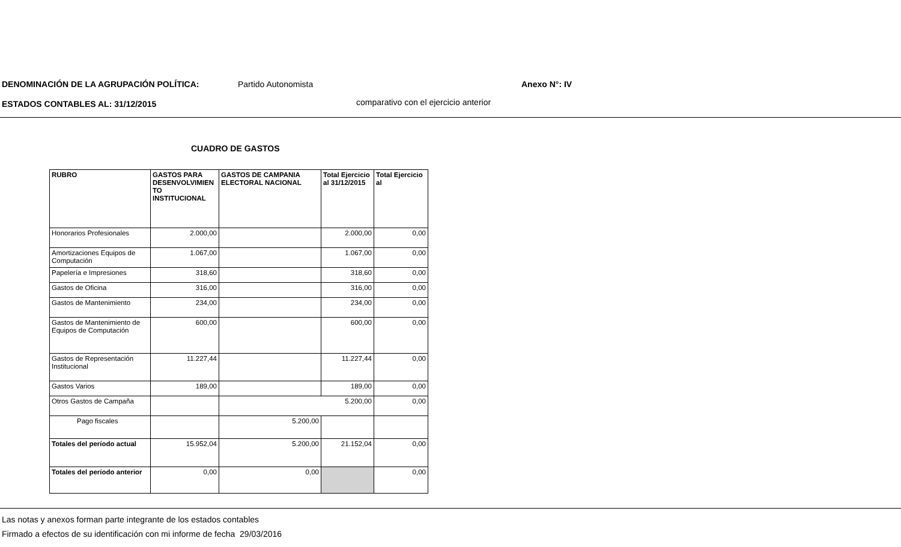DENOMINACIÓN DE LA AGRUPACIÓN POLÍTICA: Partido Autonomista Anexo N°: IV
ESTADOS CONTABLES AL: 31/12/2015 comparativo con el ejercicio anterior
CUADRO DE GASTOS
| RUBRO | GASTOS PARA DESENVOLVIMIEN TO INSTITUCIONAL | GASTOS DE CAMPANIA ELECTORAL NACIONAL | Total Ejercicio al 31/12/2015 | Total Ejercicio al |
| --- | --- | --- | --- | --- |
| Honorarios Profesionales | 2.000,00 | | 2.000,00 | 0,00 |
| Amortizaciones Equipos de Computación | 1.067,00 | | 1.067,00 | 0,00 |
| Papelería e Impresiones | 318,60 | | 318,60 | 0,00 |
| Gastos de Oficina | 316,00 | | 316,00 | 0,00 |
| Gastos de Mantenimiento | 234,00 | | 234,00 | 0,00 |
| Gastos de Mantenimiento de Equipos de Computación | 600,00 | | 600,00 | 0,00 |
| Gastos de Representación Institucional | 11.227,44 | | 11.227,44 | 0,00 |
| Gastos Varios | 189,00 | | 189,00 | 0,00 |
| Otros Gastos de Campaña | | 5.200,00 | | 0,00 |
| Pago fiscales | | 5.200,00 | | |
| Totales del período actual | 15.952,04 | 5.200,00 | 21.152,04 | 0,00 |
| Totales del período anterior | 0,00 | 0,00 | | 0,00 |
Las notas y anexos forman parte integrante de los estados contables
Firmado a efectos de su identificación con mi informe de fecha 29/03/2016